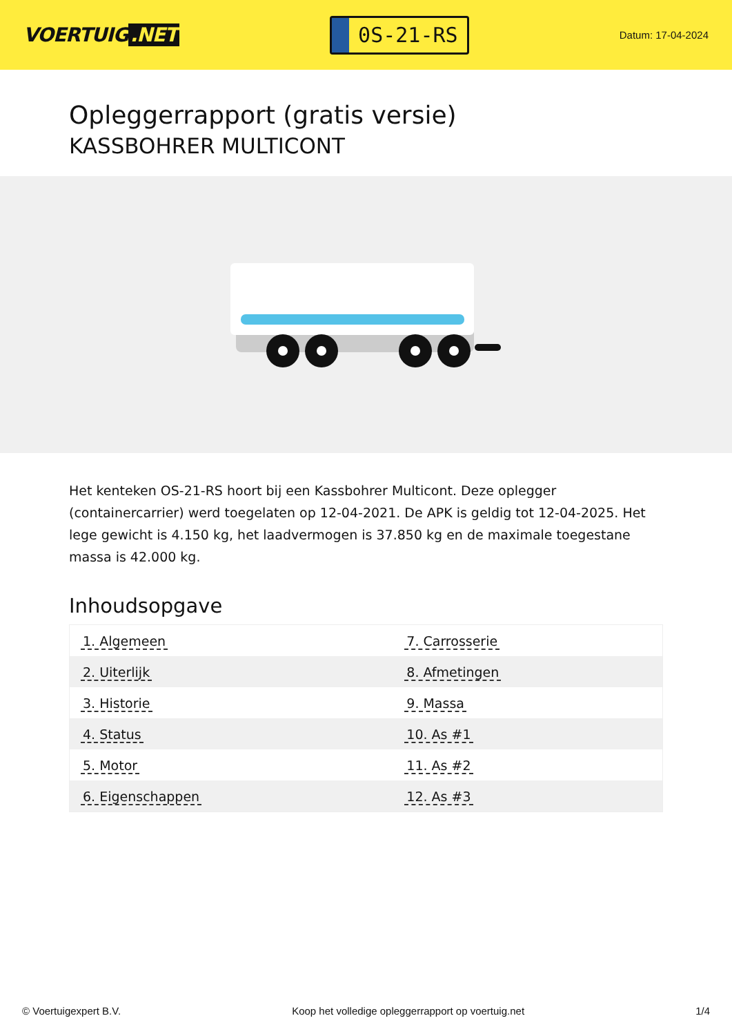VOERTUIG.NET
0S-21-RS
Datum: 17-04-2024
Opleggerrapport (gratis versie)
KASSBOHRER MULTICONT
Het kenteken OS-21-RS hoort bij een Kassbohrer Multicont. Deze oplegger (containercarrier) werd toegelaten op 12-04-2021. De APK is geldig tot 12-04-2025. Het lege gewicht is 4.150 kg, het laadvermogen is 37.850 kg en de maximale toegestane massa is 42.000 kg.
Inhoudsopgave
| 1. Algemeen | 7. Carrosserie |
| 2. Uiterlijk | 8. Afmetingen |
| 3. Historie | 9. Massa |
| 4. Status | 10. As #1 |
| 5. Motor | 11. As #2 |
| 6. Eigenschappen | 12. As #3 |
© Voertuigexpert B.V. Koop het volledige opleggerrapport op voertuig.net 1/4